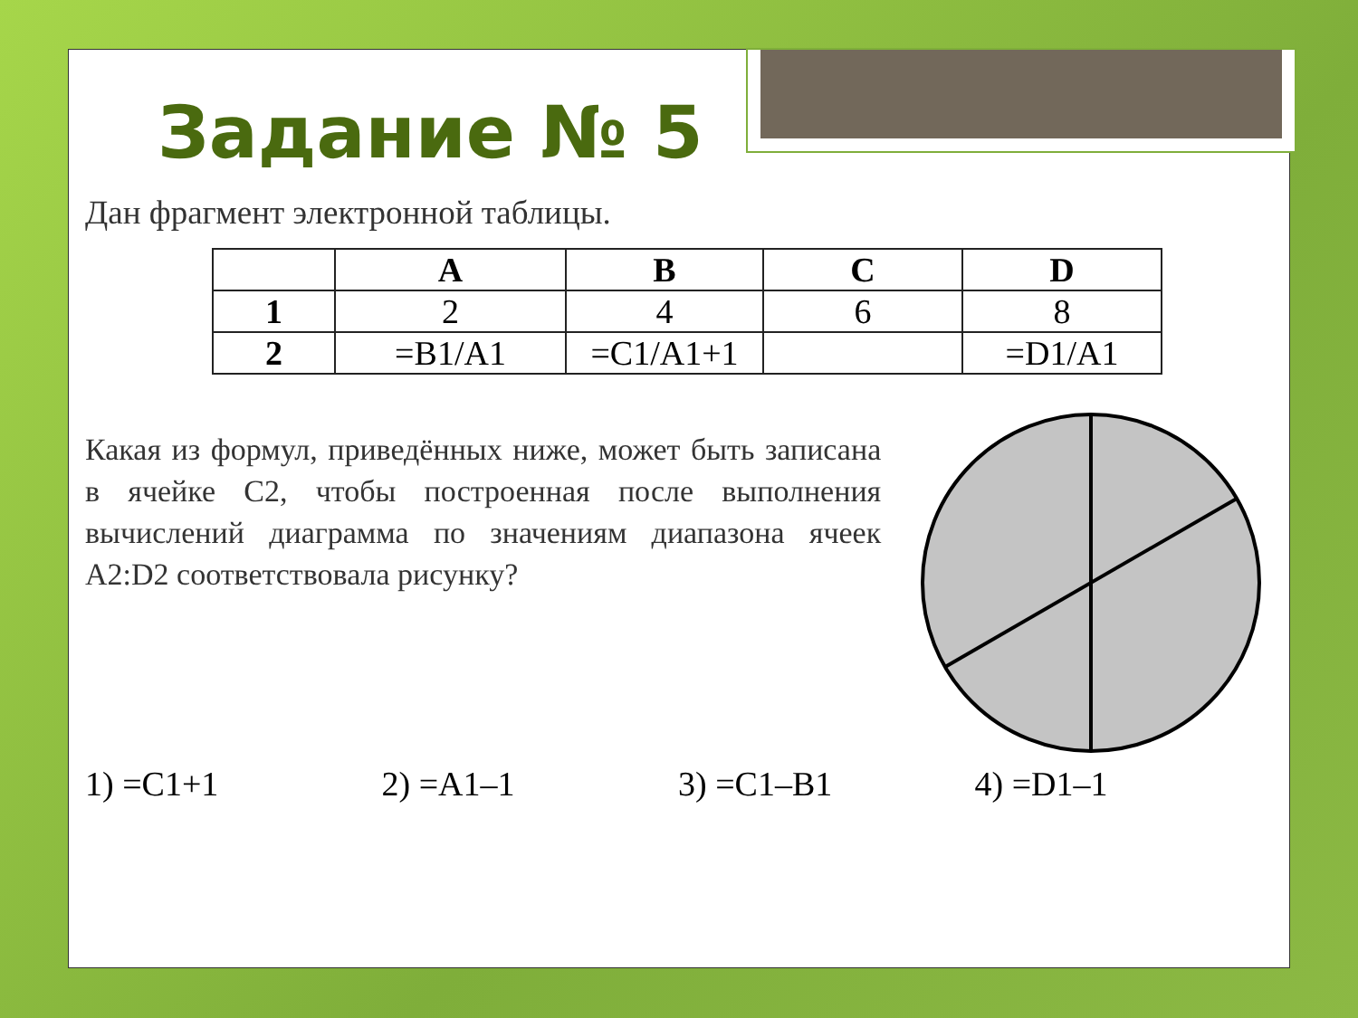Задание № 5
Дан фрагмент электронной таблицы.
| | A | B | C | D |
| --- | --- | --- | --- | --- |
| 1 | 2 | 4 | 6 | 8 |
| 2 | =B1/A1 | =C1/A1+1 | | =D1/A1 |
Какая из формул, приведённых ниже, может быть записана в ячейке C2, чтобы построенная после выполнения вычислений диаграмма по значениям диапазона ячеек A2:D2 соответствовала рисунку?
1) =C1+1 2) =A1–1 3) =C1–B1 4) =D1–1